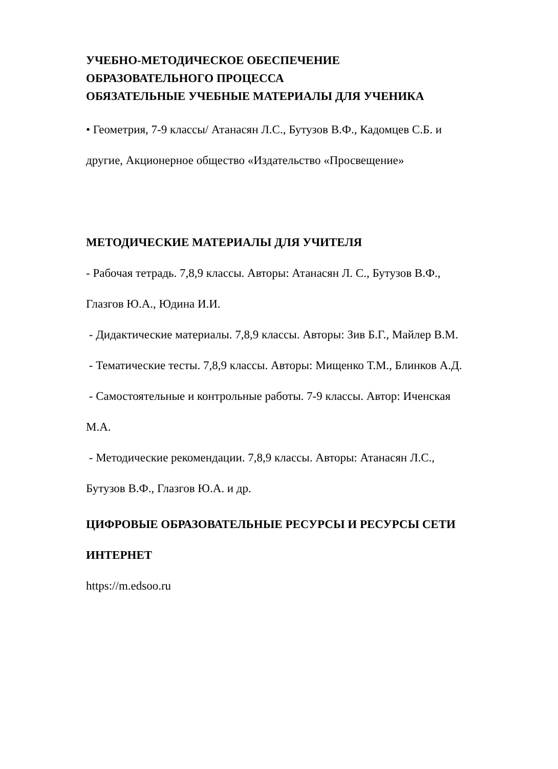УЧЕБНО-МЕТОДИЧЕСКОЕ ОБЕСПЕЧЕНИЕ
ОБРАЗОВАТЕЛЬНОГО ПРОЦЕССА
ОБЯЗАТЕЛЬНЫЕ УЧЕБНЫЕ МАТЕРИАЛЫ ДЛЯ УЧЕНИКА
• Геометрия, 7-9 классы/ Атанасян Л.С., Бутузов В.Ф., Кадомцев С.Б. и
другие, Акционерное общество «Издательство «Просвещение»
МЕТОДИЧЕСКИЕ МАТЕРИАЛЫ ДЛЯ УЧИТЕЛЯ
- Рабочая тетрадь. 7,8,9 классы. Авторы: Атанасян Л. С., Бутузов В.Ф.,
Глазгов Ю.А., Юдина И.И.
- Дидактические материалы. 7,8,9 классы. Авторы: Зив Б.Г., Майлер В.М.
- Тематические тесты. 7,8,9 классы. Авторы: Мищенко Т.М., Блинков А.Д.
- Самостоятельные и контрольные работы. 7-9 классы. Автор: Иченская
М.А.
- Методические рекомендации. 7,8,9 классы. Авторы: Атанасян Л.С.,
Бутузов В.Ф., Глазгов Ю.А. и др.
ЦИФРОВЫЕ ОБРАЗОВАТЕЛЬНЫЕ РЕСУРСЫ И РЕСУРСЫ СЕТИ
ИНТЕРНЕТ
https://m.edsoo.ru